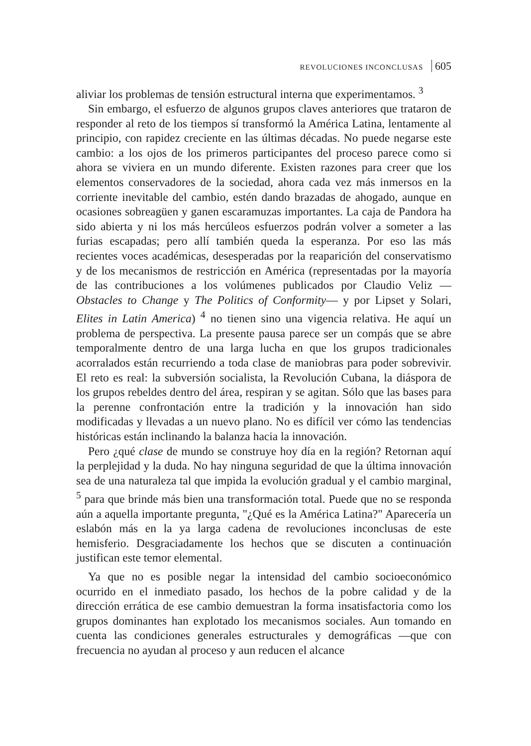REVOLUCIONES INCONCLUSAS 605
aliviar los problemas de tensión estructural interna que experimentamos. <sup>3</sup>
Sin embargo, el esfuerzo de algunos grupos claves anteriores que trataron de responder al reto de los tiempos sí transformó la América Latina, lentamente al principio, con rapidez creciente en las últimas décadas. No puede negarse este cambio: a los ojos de los primeros participantes del proceso parece como si ahora se viviera en un mundo diferente. Existen razones para creer que los elementos conservadores de la sociedad, ahora cada vez más inmersos en la corriente inevitable del cambio, estén dando brazadas de ahogado, aunque en ocasiones sobreagüen y ganen escaramuzas importantes. La caja de Pandora ha sido abierta y ni los más hercúleos esfuerzos podrán volver a someter a las furias escapadas; pero allí también queda la esperanza. Por eso las más recientes voces académicas, desesperadas por la reaparición del conservatismo y de los mecanismos de restricción en América (representadas por la mayoría de las contribuciones a los volúmenes publicados por Claudio Veliz —Obstacles to Change y The Politics of Conformity— y por Lipset y Solari, Elites in Latin America) <sup>4</sup> no tienen sino una vigencia relativa. He aquí un problema de perspectiva. La presente pausa parece ser un compás que se abre temporalmente dentro de una larga lucha en que los grupos tradicionales acorralados están recurriendo a toda clase de maniobras para poder sobrevivir. El reto es real: la subversión socialista, la Revolución Cubana, la diáspora de los grupos rebeldes dentro del área, respiran y se agitan. Sólo que las bases para la perenne confrontación entre la tradición y la innovación han sido modificadas y llevadas a un nuevo plano. No es difícil ver cómo las tendencias históricas están inclinando la balanza hacia la innovación.
Pero ¿qué clase de mundo se construye hoy día en la región? Retornan aquí la perplejidad y la duda. No hay ninguna seguridad de que la última innovación sea de una naturaleza tal que impida la evolución gradual y el cambio marginal, <sup>5</sup> para que brinde más bien una transformación total. Puede que no se responda aún a aquella importante pregunta, "¿Qué es la América Latina?" Aparecería un eslabón más en la ya larga cadena de revoluciones inconclusas de este hemisferio. Desgraciadamente los hechos que se discuten a continuación justifican este temor elemental.
Ya que no es posible negar la intensidad del cambio socioeconómico ocurrido en el inmediato pasado, los hechos de la pobre calidad y de la dirección errática de ese cambio demuestran la forma insatisfactoria como los grupos dominantes han explotado los mecanismos sociales. Aun tomando en cuenta las condiciones generales estructurales y demográficas —que con frecuencia no ayudan al proceso y aun reducen el alcance